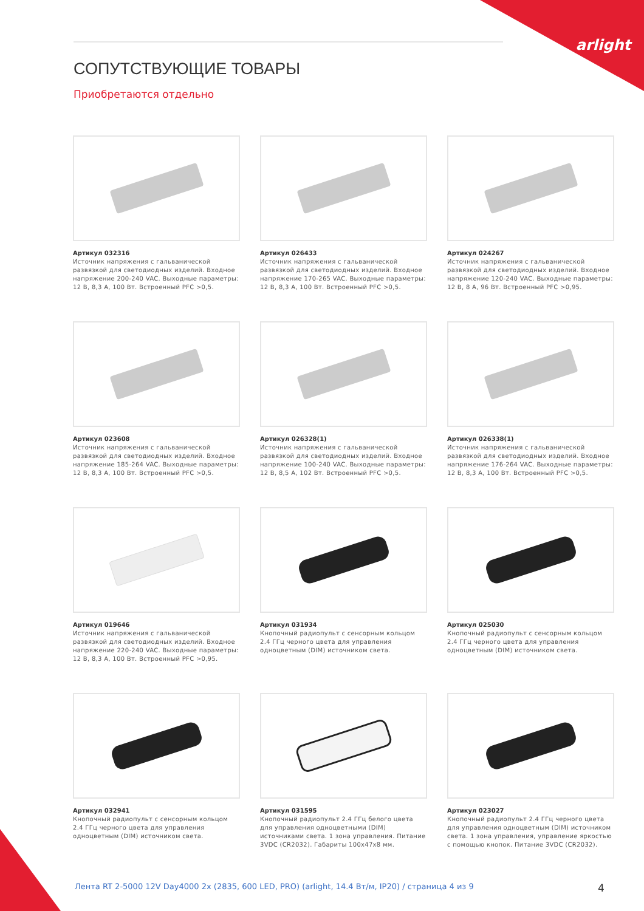arlight
СОПУТСТВУЮЩИЕ ТОВАРЫ
Приобретаются отдельно
Артикул 032316
Источник напряжения с гальванической развязкой для светодиодных изделий. Входное напряжение 200-240 VAC. Выходные параметры: 12 В, 8,3 А, 100 Вт. Встроенный PFC >0,5.
Артикул 026433
Источник напряжения с гальванической развязкой для светодиодных изделий. Входное напряжение 170-265 VAC. Выходные параметры: 12 В, 8,3 А, 100 Вт. Встроенный PFC >0,5.
Артикул 024267
Источник напряжения с гальванической развязкой для светодиодных изделий. Входное напряжение 120-240 VAC. Выходные параметры: 12 В, 8 А, 96 Вт. Встроенный PFC >0,95.
Артикул 023608
Источник напряжения с гальванической развязкой для светодиодных изделий. Входное напряжение 185-264 VAC. Выходные параметры: 12 В, 8,3 А, 100 Вт. Встроенный PFC >0,5.
Артикул 026328(1)
Источник напряжения с гальванической развязкой для светодиодных изделий. Входное напряжение 100-240 VAC. Выходные параметры: 12 В, 8,5 А, 102 Вт. Встроенный PFC >0,5.
Артикул 026338(1)
Источник напряжения с гальванической развязкой для светодиодных изделий. Входное напряжение 176-264 VAC. Выходные параметры: 12 В, 8,3 А, 100 Вт. Встроенный PFC >0,5.
Артикул 019646
Источник напряжения с гальванической развязкой для светодиодных изделий. Входное напряжение 220-240 VAC. Выходные параметры: 12 В, 8,3 А, 100 Вт. Встроенный PFC >0,95.
Артикул 031934
Кнопочный радиопульт с сенсорным кольцом 2.4 ГГц черного цвета для управления одноцветным (DIM) источником света.
Артикул 025030
Кнопочный радиопульт с сенсорным кольцом 2.4 ГГц черного цвета для управления одноцветным (DIM) источником света.
Артикул 032941
Кнопочный радиопульт с сенсорным кольцом 2.4 ГГц черного цвета для управления одноцветным (DIM) источником света.
Артикул 031595
Кнопочный радиопульт 2.4 ГГц белого цвета для управления одноцветными (DIM) источниками света. 1 зона управления. Питание 3VDC (CR2032). Габариты 100x47x8 мм.
Артикул 023027
Кнопочный радиопульт 2.4 ГГц черного цвета для управления одноцветным (DIM) источником света. 1 зона управления, управление яркостью с помощью кнопок. Питание 3VDC (CR2032).
Лента RT 2-5000 12V Day4000 2x (2835, 600 LED, PRO) (arlight, 14.4 Вт/м, IP20) / страница 4 из 9
4